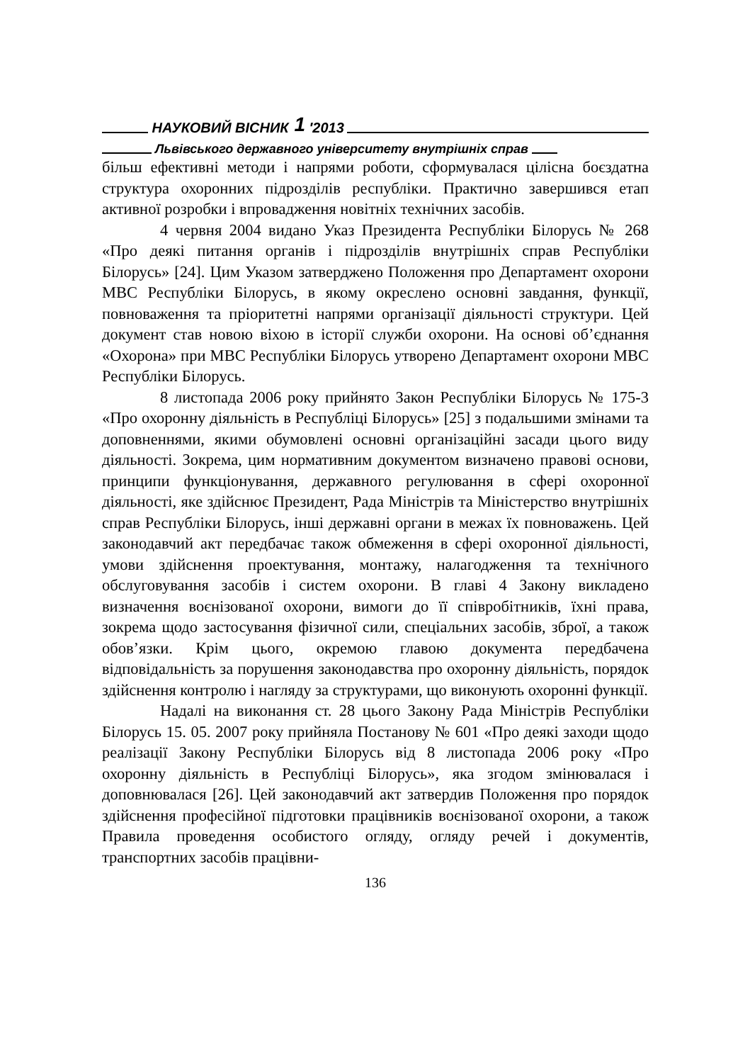НАУКОВИЙ ВІСНИК 1 ′2013
Львівського державного університету внутрішніх справ
більш ефективні методи і напрями роботи, сформувалася цілісна боєздатна структура охоронних підрозділів республіки. Практично завершився етап активної розробки і впровадження новітніх технічних засобів.
4 червня 2004 видано Указ Президента Республіки Білорусь № 268 «Про деякі питання органів і підрозділів внутрішніх справ Республіки Білорусь» [24]. Цим Указом затверджено Положення про Департамент охорони МВС Республіки Білорусь, в якому окреслено основні завдання, функції, повноваження та пріоритетні напрями організації діяльності структури. Цей документ став новою віхою в історії служби охорони. На основі об’єднання «Охорона» при МВС Республіки Білорусь утворено Департамент охорони МВС Республіки Білорусь.
8 листопада 2006 року прийнято Закон Республіки Білорусь № 175-3 «Про охоронну діяльність в Республіці Білорусь» [25] з подальшими змінами та доповненнями, якими обумовлені основні організаційні засади цього виду діяльності. Зокрема, цим нормативним документом визначено правові основи, принципи функціонування, державного регулювання в сфері охоронної діяльності, яке здійснює Президент, Рада Міністрів та Міністерство внутрішніх справ Республіки Білорусь, інші державні органи в межах їх повноважень. Цей законодавчий акт передбачає також обмеження в сфері охоронної діяльності, умови здійснення проектування, монтажу, налагодження та технічного обслуговування засобів і систем охорони. В главі 4 Закону викладено визначення воєнізованої охорони, вимоги до її співробітників, їхні права, зокрема щодо застосування фізичної сили, спеціальних засобів, зброї, а також обов’язки. Крім цього, окремою главою документа передбачена відповідальність за порушення законодавства про охоронну діяльність, порядок здійснення контролю і нагляду за структурами, що виконують охоронні функції.
Надалі на виконання ст. 28 цього Закону Рада Міністрів Республіки Білорусь 15. 05. 2007 року прийняла Постанову № 601 «Про деякі заходи щодо реалізації Закону Республіки Білорусь від 8 листопада 2006 року «Про охоронну діяльність в Республіці Білорусь», яка згодом змінювалася і доповнювалася [26]. Цей законодавчий акт затвердив Положення про порядок здійснення професійної підготовки працівників воєнізованої охорони, а також Правила проведення особистого огляду, огляду речей і документів, транспортних засобів працівни-
136